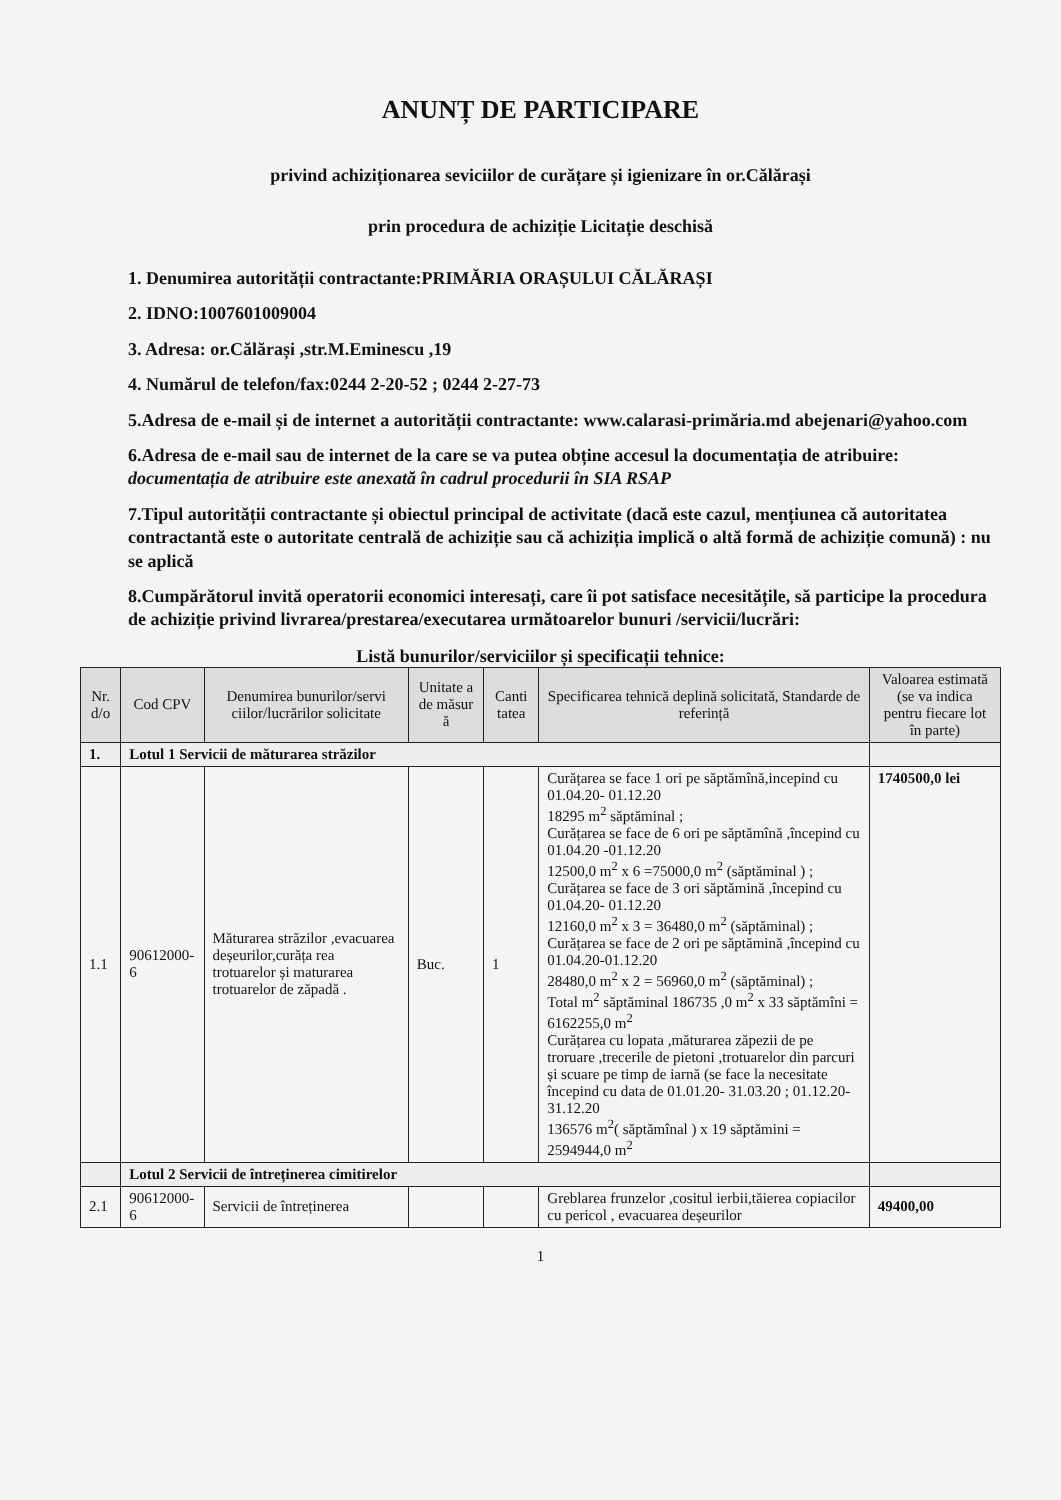ANUNȚ DE PARTICIPARE
privind achiziționarea seviciilor de curățare și igienizare în or.Călărași
prin procedura de achiziție Licitație deschisă
1. Denumirea autorității contractante:PRIMĂRIA ORAȘULUI CĂLĂRAȘI
2. IDNO:1007601009004
3. Adresa: or.Călărași ,str.M.Eminescu ,19
4. Numărul de telefon/fax:0244 2-20-52 ; 0244 2-27-73
5.Adresa de e-mail și de internet a autorității contractante: www.calarasi-primăria.md abejenari@yahoo.com
6.Adresa de e-mail sau de internet de la care se va putea obține accesul la documentația de atribuire: documentația de atribuire este anexată în cadrul procedurii în SIA RSAP
7.Tipul autorității contractante și obiectul principal de activitate (dacă este cazul, mențiunea că autoritatea contractantă este o autoritate centrală de achiziție sau că achiziția implică o altă formă de achiziție comună) : nu se aplică
8.Cumpărătorul invită operatorii economici interesați, care îi pot satisface necesitățile, să participe la procedura de achiziție privind livrarea/prestarea/executarea următoarelor bunuri /servicii/lucrări:
Listă bunurilor/serviciilor și specificații tehnice:
| Nr. d/o | Cod CPV | Denumirea bunurilor/servi ciilor/lucrărilor solicitate | Unitate a de măsur ă | Canti tatea | Specificarea tehnică deplină solicitată, Standarde de referință | Valoarea estimată (se va indica pentru fiecare lot în parte) |
| --- | --- | --- | --- | --- | --- | --- |
| 1. | Lotul 1 Servicii de măturarea străzilor | | | | | |
| 1.1 | 90612000-6 | Măturarea străzilor ,evacuarea deșeurilor,curăța rea trotuarelor și maturarea trotuarelor de zăpadă . | Buc. | 1 | Curățarea se face 1 ori pe săptămînă,incepind cu 01.04.20- 01.12.20 18295 m<sup>2</sup> săptăminal ; Curățarea se face de 6 ori pe săptămînă ,începind cu 01.04.20 -01.12.20 12500,0 m<sup>2</sup> x 6 =75000,0 m<sup>2</sup> (săptăminal ) ; Curățarea se face de 3 ori săptămină ,începind cu 01.04.20- 01.12.20 12160,0 m<sup>2</sup> x 3 = 36480,0 m<sup>2</sup> (săptăminal) ; Curățarea se face de 2 ori pe săptămină ,începind cu 01.04.20-01.12.20 28480,0 m<sup>2</sup> x 2 = 56960,0 m<sup>2</sup> (săptăminal) ; Total m<sup>2</sup> săptăminal 186735 ,0 m<sup>2</sup> x 33 săptămîni = 6162255,0 m<sup>2</sup> Curățarea cu lopata ,măturarea zăpezii de pe troruare ,trecerile de pietoni ,trotuarelor din parcuri și scuare pe timp de iarnă (se face la necesitate începind cu data de 01.01.20- 31.03.20 ; 01.12.20-31.12.20 136576 m<sup>2</sup>( săptămînal ) x 19 săptămini = 2594944,0 m<sup>2</sup> | 1740500,0 lei |
| | Lotul 2 Servicii de întreținerea cimitirelor | | | | | |
| 2.1 | 90612000-6 | Servicii de întreținerea | | | Greblarea frunzelor ,cositul ierbii,tăierea copiacilor cu pericol , evacuarea deșeurilor | 49400,00 |
1